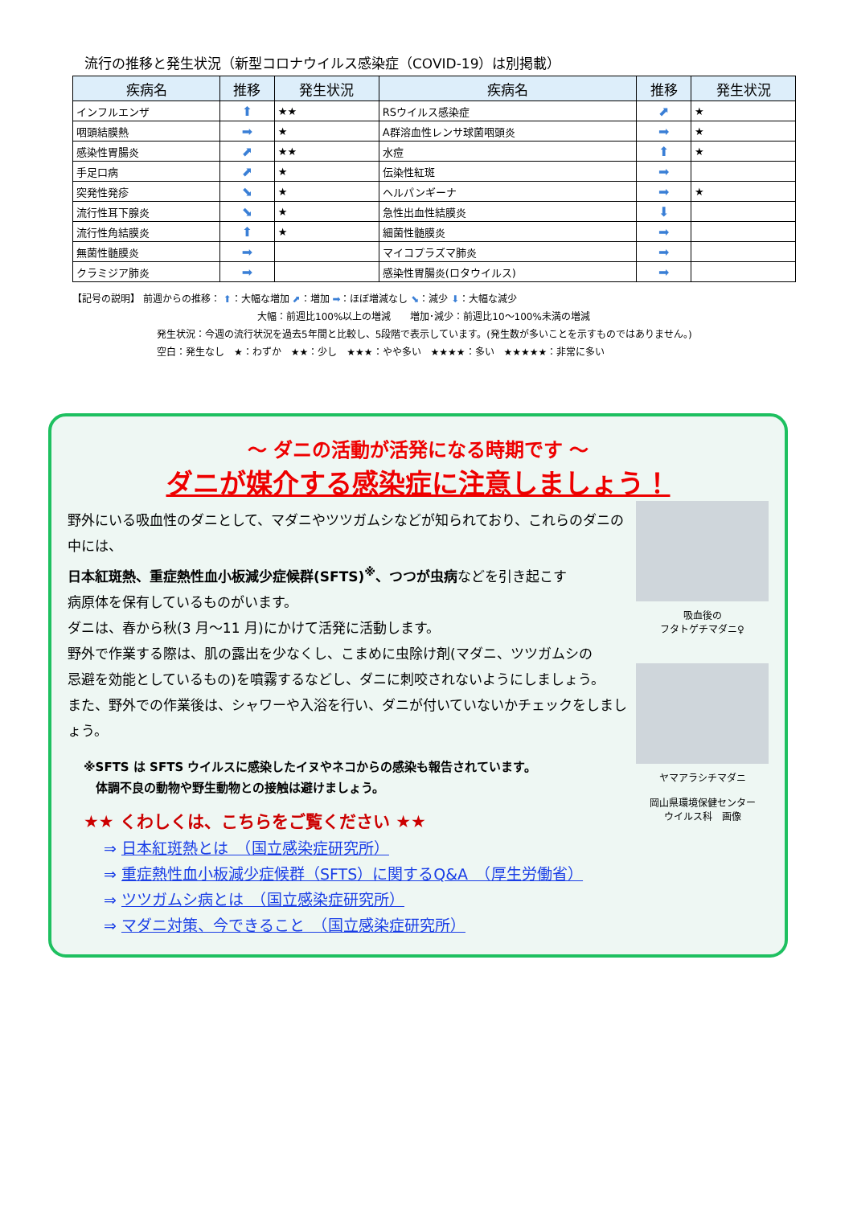流行の推移と発生状況（新型コロナウイルス感染症（COVID-19）は別掲載）
| 疾病名 | 推移 | 発生状況 | 疾病名 | 推移 | 発生状況 |
| --- | --- | --- | --- | --- | --- |
| インフルエンザ | ⬆ | ★★ | RSウイルス感染症 | ⬈ | ★ |
| 咽頭結膜熱 | ➡ | ★ | A群溶血性レンサ球菌咽頭炎 | ➡ | ★ |
| 感染性胃腸炎 | ⬈ | ★★ | 水痘 | ⬆ | ★ |
| 手足口病 | ⬈ | ★ | 伝染性紅斑 | ➡ | |
| 突発性発疹 | ⬊ | ★ | ヘルパンギーナ | ➡ | ★ |
| 流行性耳下腺炎 | ⬊ | ★ | 急性出血性結膜炎 | ⬇ | |
| 流行性角結膜炎 | ⬆ | ★ | 細菌性髄膜炎 | ➡ | |
| 無菌性髄膜炎 | ➡ | | マイコプラズマ肺炎 | ➡ | |
| クラミジア肺炎 | ➡ | | 感染性胃腸炎(ロタウイルス) | ➡ | |
【記号の説明】 前週からの推移： ⬆：大幅な増加 ⬈：増加 ➡：ほぼ増減なし ⬊：減少 ⬇：大幅な減少
大幅：前週比100%以上の増減　　増加･減少：前週比10～100%未満の増減
発生状況：今週の流行状況を過去5年間と比較し、5段階で表示しています。(発生数が多いことを示すものではありません。)
空白：発生なし　★：わずか　★★：少し　★★★：やや多い　★★★★：多い　★★★★★：非常に多い
～ ダニの活動が活発になる時期です ～
ダニが媒介する感染症に注意しましょう！
吸血後の
フタトゲチマダニ♀
ヤマアラシチマダニ
岡山県環境保健センター
ウイルス科　画像
野外にいる吸血性のダニとして、マダニやツツガムシなどが知られており、これらのダニの中には、
日本紅斑熱、重症熱性血小板減少症候群(SFTS)<sup>※</sup>、つつが虫病などを引き起こす
病原体を保有しているものがいます。
ダニは、春から秋(3 月～11 月)にかけて活発に活動します。
野外で作業する際は、肌の露出を少なくし、こまめに虫除け剤(マダニ、ツツガムシの
忌避を効能としているもの)を噴霧するなどし、ダニに刺咬されないようにしましょう。
また、野外での作業後は、シャワーや入浴を行い、ダニが付いていないかチェックをしましょう。
※SFTS は SFTS ウイルスに感染したイヌやネコからの感染も報告されています。
　体調不良の動物や野生動物との接触は避けましょう。
★★ くわしくは、こちらをご覧ください ★★
⇒ 日本紅斑熱とは　（国立感染症研究所）
⇒ 重症熱性血小板減少症候群（SFTS）に関するQ&A　（厚生労働省）
⇒ ツツガムシ病とは　（国立感染症研究所）
⇒ マダニ対策、今できること　（国立感染症研究所）